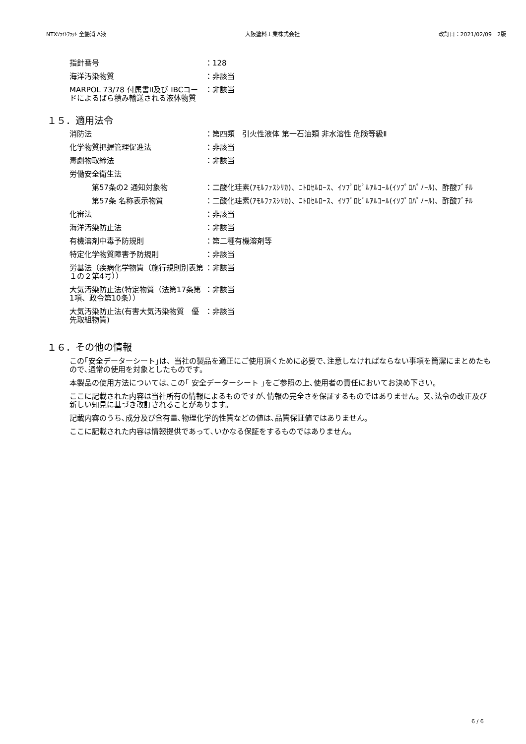NTXｿﾗｲﾄﾌﾗｯﾄ 全艶消 A液 大阪塗料工業株式会社 改訂日：2021/02/09　2版
| 指針番号 | ：128 |
| 海洋汚染物質 | ：非該当 |
| MARPOL 73/78 付属書II及び IBCコードによるばら積み輸送される液体物質 | ：非該当 |
１５．適用法令
| 消防法 | ：第四類 引火性液体 第一石油類 非水溶性 危険等級Ⅱ |
| 化学物質把握管理促進法 | ：非該当 |
| 毒劇物取締法 | ：非該当 |
| 労働安全衛生法 | |
| 第57条の2 通知対象物 | ：二酸化珪素(ｱﾓﾙﾌｧｽｼﾘｶ)、ﾆﾄﾛｾﾙﾛｰｽ、ｲｿﾌﾟﾛﾋﾟﾙｱﾙｺｰﾙ(ｲｿﾌﾟﾛﾊﾟﾉｰﾙ)、酢酸ﾌﾞﾁﾙ |
| 第57条 名称表示物質 | ：二酸化珪素(ｱﾓﾙﾌｧｽｼﾘｶ)、ﾆﾄﾛｾﾙﾛｰｽ、ｲｿﾌﾟﾛﾋﾟﾙｱﾙｺｰﾙ(ｲｿﾌﾟﾛﾊﾟﾉｰﾙ)、酢酸ﾌﾞﾁﾙ |
| 化審法 | ：非該当 |
| 海洋汚染防止法 | ：非該当 |
| 有機溶剤中毒予防規則 | ：第二種有機溶剤等 |
| 特定化学物質障害予防規則 | ：非該当 |
| 労基法（疾病化学物質（施行規則別表第１の２第4号）） | ：非該当 |
| 大気汚染防止法(特定物質（法第17条第1項、政令第10条）） | ：非該当 |
| 大気汚染防止法(有害大気汚染物質 優先取組物質) | ：非該当 |
１６．その他の情報
この｢安全データーシート｣は、当社の製品を適正にご使用頂くために必要で､注意しなければならない事項を簡潔にまとめたもので､通常の使用を対象としたものです。
本製品の使用方法については､この｢ 安全データーシート ｣をご参照の上､使用者の責任においてお決め下さい。
ここに記載された内容は当社所有の情報によるものですが､情報の完全さを保証するものではありません。又､法令の改正及び新しい知見に基づき改訂されることがあります。
記載内容のうち､成分及び含有量､物理化学的性質などの値は､品質保証値ではありません。
ここに記載された内容は情報提供であって､いかなる保証をするものではありません。
6 / 6